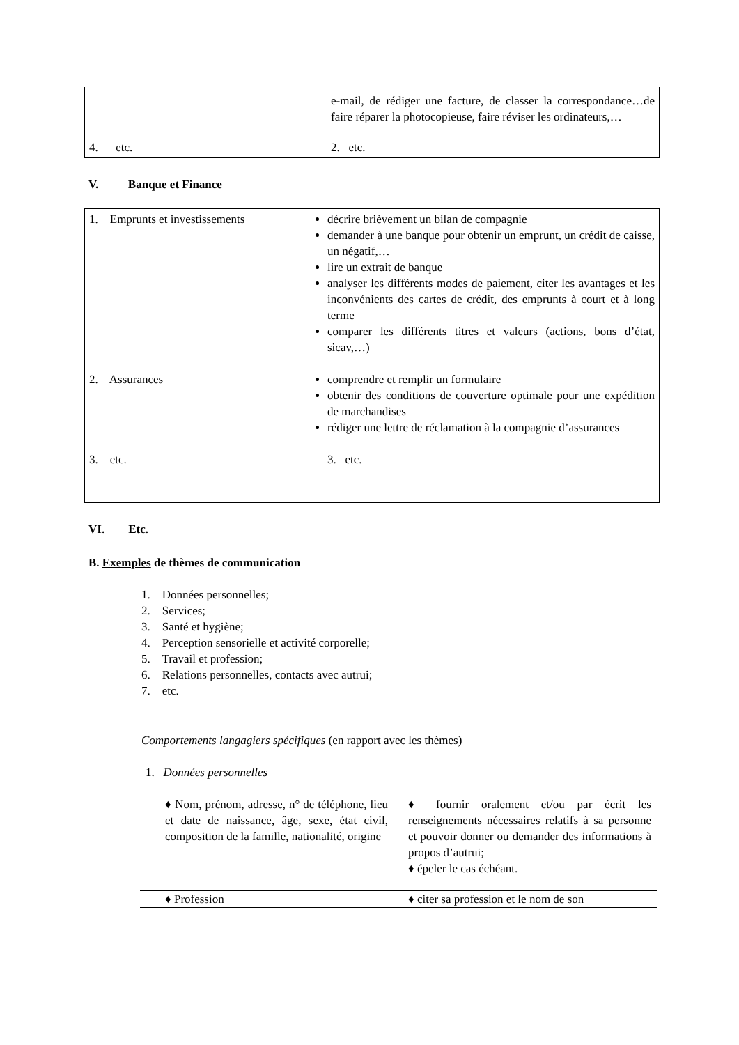| | e-mail, de rédiger une facture, de classer la correspondance…de faire réparer la photocopieuse, faire réviser les ordinateurs,… |
| 4. etc. | 2. etc. |
V. Banque et Finance
| 1. Emprunts et investissements | décrire brièvement un bilan de compagnie demander à une banque pour obtenir un emprunt, un crédit de caisse, un négatif,… lire un extrait de banque analyser les différents modes de paiement, citer les avantages et les inconvénients des cartes de crédit, des emprunts à court et à long terme comparer les différents titres et valeurs (actions, bons d’état, sicav,…) |
| 2. Assurances | comprendre et remplir un formulaire obtenir des conditions de couverture optimale pour une expédition de marchandises rédiger une lettre de réclamation à la compagnie d’assurances |
| 3. etc. | 3. etc. |
VI. Etc.
B. Exemples de thèmes de communication
1. Données personnelles;
2. Services;
3. Santé et hygiène;
4. Perception sensorielle et activité corporelle;
5. Travail et profession;
6. Relations personnelles, contacts avec autrui;
7. etc.
Comportements langagiers spécifiques (en rapport avec les thèmes)
1. Données personnelles
| ♦ Nom, prénom, adresse, n° de téléphone, lieu et date de naissance, âge, sexe, état civil, composition de la famille, nationalité, origine | ♦ fournir oralement et/ou par écrit les renseignements nécessaires relatifs à sa personne et pouvoir donner ou demander des informations à propos d’autrui; ♦ épeler le cas échéant. |
| ♦ Profession | ♦ citer sa profession et le nom de son |